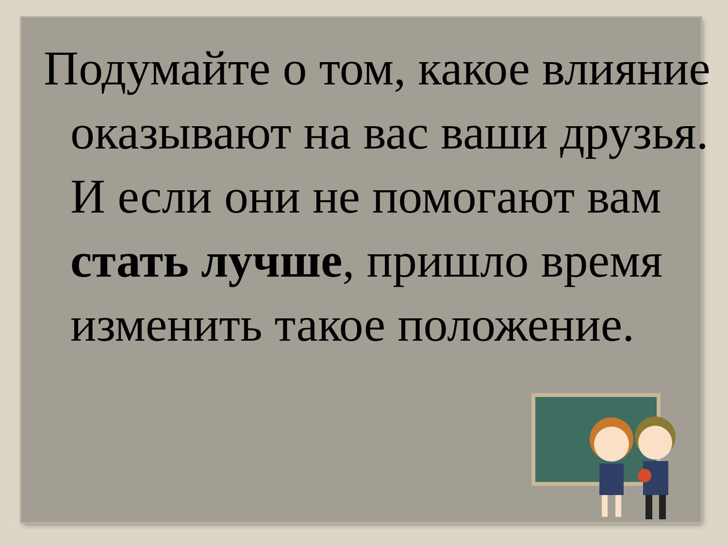Подумайте о том, какое влияние оказывают на вас ваши друзья. И если они не помогают вам стать лучше, пришло время изменить такое положение.